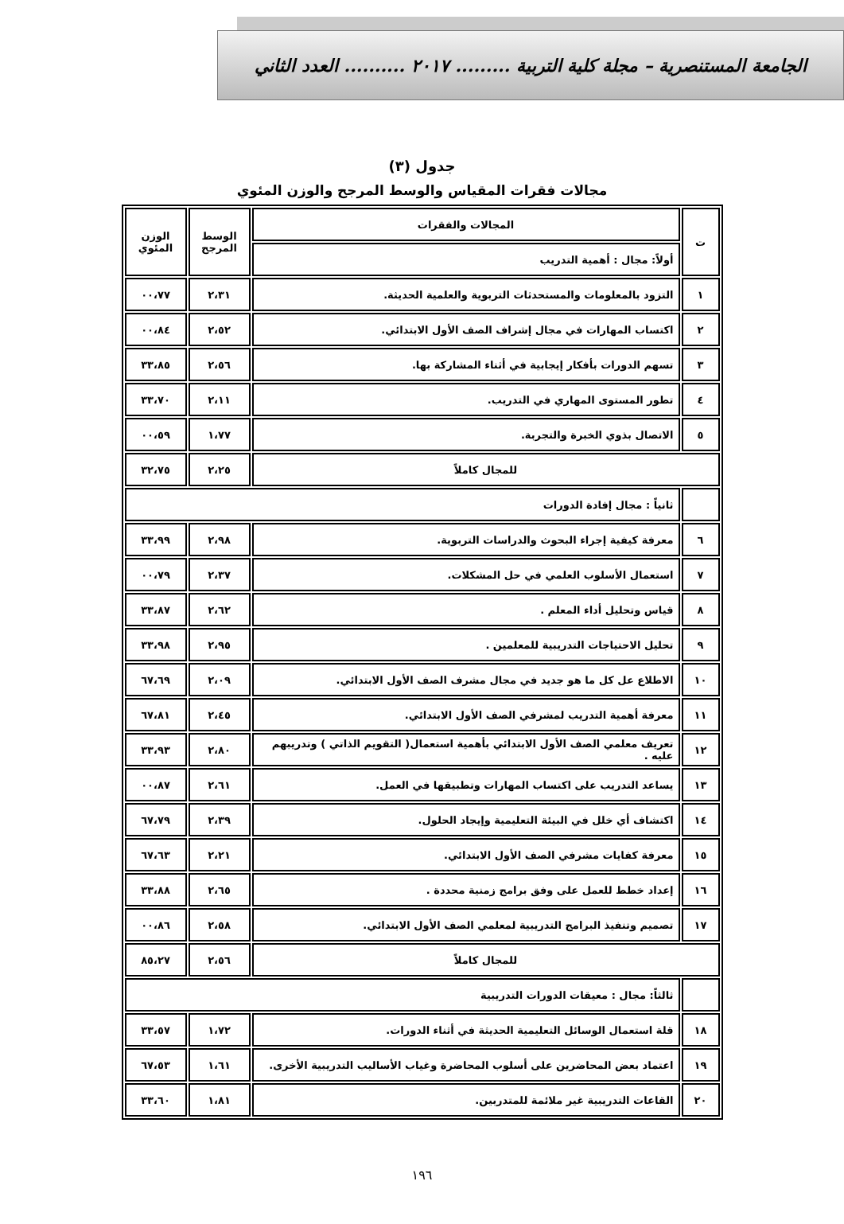الجامعة المستنصرية – مجلة كلية التربية ......... ٢٠١٧ .......... العدد الثاني
جدول (٣)
مجالات فقرات المقياس والوسط المرجح والوزن المئوي
| ت | المجالات والفقرات | الوسط المرجح | الوزن المئوي |
| --- | --- | --- | --- |
| | أولاً: مجال : أهمية التدريب | | |
| ١ | التزود بالمعلومات والمستحدثات التربوية والعلمية الحديثة. | ٢،٣١ | ٠٠،٧٧ |
| ٢ | اكتساب المهارات في مجال إشراف الصف الأول الابتدائي. | ٢،٥٢ | ٠٠،٨٤ |
| ٣ | تسهم الدورات بأفكار إيجابية في أثناء المشاركة بها. | ٢،٥٦ | ٣٣،٨٥ |
| ٤ | تطور المستوى المهاري في التدريب. | ٢،١١ | ٣٣،٧٠ |
| ٥ | الاتصال بذوي الخبرة والتجربة. | ١،٧٧ | ٠٠،٥٩ |
| للمجال كاملاً | | ٢،٢٥ | ٣٢،٧٥ |
| | ثانياً : مجال إفادة الدورات | | |
| ٦ | معرفة كيفية إجراء البحوث والدراسات التربوية. | ٢،٩٨ | ٣٣،٩٩ |
| ٧ | استعمال الأسلوب العلمي في حل المشكلات. | ٢،٣٧ | ٠٠،٧٩ |
| ٨ | قياس وتحليل أداء المعلم . | ٢،٦٢ | ٣٣،٨٧ |
| ٩ | تحليل الاحتياجات التدريبية للمعلمين . | ٢،٩٥ | ٣٣،٩٨ |
| ١٠ | الاطلاع عل كل ما هو جديد في مجال مشرف الصف الأول الابتدائي. | ٢،٠٩ | ٦٧،٦٩ |
| ١١ | معرفة أهمية التدريب لمشرفي الصف الأول الابتدائي. | ٢،٤٥ | ٦٧،٨١ |
| ١٢ | تعريف معلمي الصف الأول الابتدائي بأهمية استعمال( التقويم الذاتي ) وتدريبهم عليه . | ٢،٨٠ | ٣٣،٩٣ |
| ١٣ | يساعد التدريب على اكتساب المهارات وتطبيقها في العمل. | ٢،٦١ | ٠٠،٨٧ |
| ١٤ | اكتشاف أي خلل في البيئة التعليمية وإيجاد الحلول. | ٢،٣٩ | ٦٧،٧٩ |
| ١٥ | معرفة كفايات مشرفي الصف الأول الابتدائي. | ٢،٢١ | ٦٧،٦٣ |
| ١٦ | إعداد خطط للعمل على وفق برامج زمنية محددة . | ٢،٦٥ | ٣٣،٨٨ |
| ١٧ | تصميم وتنفيذ البرامج التدريبية لمعلمي الصف الأول الابتدائي. | ٢،٥٨ | ٠٠،٨٦ |
| للمجال كاملاً | | ٢،٥٦ | ٨٥،٢٧ |
| | ثالثاً: مجال : معيقات الدورات التدريبية | | |
| ١٨ | قلة استعمال الوسائل التعليمية الحديثة في أثناء الدورات. | ١،٧٢ | ٣٣،٥٧ |
| ١٩ | اعتماد بعض المحاضرين على أسلوب المحاضرة وغياب الأساليب التدريبية الأخرى. | ١،٦١ | ٦٧،٥٣ |
| ٢٠ | القاعات التدريبية غير ملائمة للمتدربين. | ١،٨١ | ٣٣،٦٠ |
١٩٦